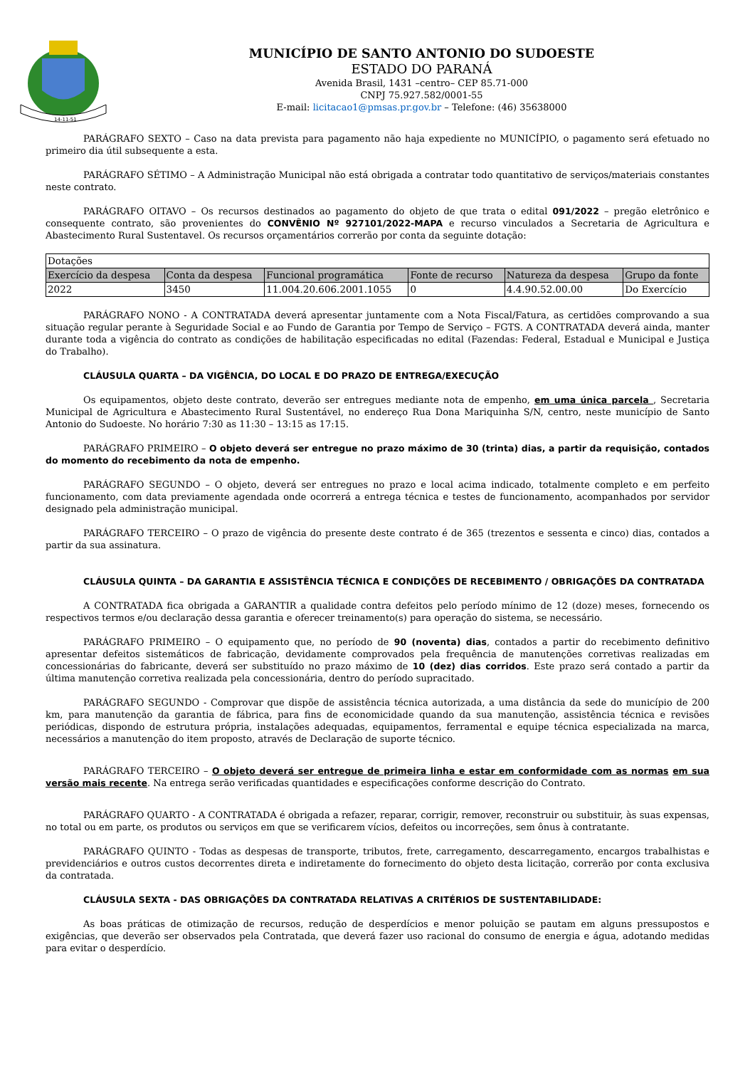14-11-51
MUNICÍPIO DE SANTO ANTONIO DO SUDOESTE
ESTADO DO PARANÁ
Avenida Brasil, 1431 –centro– CEP 85.71-000
CNPJ 75.927.582/0001-55
E-mail: licitacao1@pmsas.pr.gov.br – Telefone: (46) 35638000
PARÁGRAFO SEXTO – Caso na data prevista para pagamento não haja expediente no MUNICÍPIO, o pagamento será efetuado no primeiro dia útil subsequente a esta.
PARÁGRAFO SÉTIMO – A Administração Municipal não está obrigada a contratar todo quantitativo de serviços/materiais constantes neste contrato.
PARÁGRAFO OITAVO – Os recursos destinados ao pagamento do objeto de que trata o edital 091/2022 – pregão eletrônico e consequente contrato, são provenientes do CONVÊNIO Nº 927101/2022-MAPA e recurso vinculados a Secretaria de Agricultura e Abastecimento Rural Sustentavel. Os recursos orçamentários correrão por conta da seguinte dotação:
| Dotações | | | | | |
| Exercício da despesa | Conta da despesa | Funcional programática | Fonte de recurso | Natureza da despesa | Grupo da fonte |
| 2022 | 3450 | 11.004.20.606.2001.1055 | 0 | 4.4.90.52.00.00 | Do Exercício |
PARÁGRAFO NONO - A CONTRATADA deverá apresentar juntamente com a Nota Fiscal/Fatura, as certidões comprovando a sua situação regular perante à Seguridade Social e ao Fundo de Garantia por Tempo de Serviço – FGTS. A CONTRATADA deverá ainda, manter durante toda a vigência do contrato as condições de habilitação especificadas no edital (Fazendas: Federal, Estadual e Municipal e Justiça do Trabalho).
CLÁUSULA QUARTA – DA VIGÊNCIA, DO LOCAL E DO PRAZO DE ENTREGA/EXECUÇÃO
Os equipamentos, objeto deste contrato, deverão ser entregues mediante nota de empenho, em uma única parcela , Secretaria Municipal de Agricultura e Abastecimento Rural Sustentável, no endereço Rua Dona Mariquinha S/N, centro, neste município de Santo Antonio do Sudoeste. No horário 7:30 as 11:30 – 13:15 as 17:15.
PARÁGRAFO PRIMEIRO – O objeto deverá ser entregue no prazo máximo de 30 (trinta) dias, a partir da requisição, contados do momento do recebimento da nota de empenho.
PARÁGRAFO SEGUNDO – O objeto, deverá ser entregues no prazo e local acima indicado, totalmente completo e em perfeito funcionamento, com data previamente agendada onde ocorrerá a entrega técnica e testes de funcionamento, acompanhados por servidor designado pela administração municipal.
PARÁGRAFO TERCEIRO – O prazo de vigência do presente deste contrato é de 365 (trezentos e sessenta e cinco) dias, contados a partir da sua assinatura.
CLÁUSULA QUINTA – DA GARANTIA E ASSISTÊNCIA TÉCNICA E CONDIÇÕES DE RECEBIMENTO / OBRIGAÇÕES DA CONTRATADA
A CONTRATADA fica obrigada a GARANTIR a qualidade contra defeitos pelo período mínimo de 12 (doze) meses, fornecendo os respectivos termos e/ou declaração dessa garantia e oferecer treinamento(s) para operação do sistema, se necessário.
PARÁGRAFO PRIMEIRO – O equipamento que, no período de 90 (noventa) dias, contados a partir do recebimento definitivo apresentar defeitos sistemáticos de fabricação, devidamente comprovados pela frequência de manutenções corretivas realizadas em concessionárias do fabricante, deverá ser substituído no prazo máximo de 10 (dez) dias corridos. Este prazo será contado a partir da última manutenção corretiva realizada pela concessionária, dentro do período supracitado.
PARÁGRAFO SEGUNDO - Comprovar que dispõe de assistência técnica autorizada, a uma distância da sede do município de 200 km, para manutenção da garantia de fábrica, para fins de economicidade quando da sua manutenção, assistência técnica e revisões periódicas, dispondo de estrutura própria, instalações adequadas, equipamentos, ferramental e equipe técnica especializada na marca, necessários a manutenção do item proposto, através de Declaração de suporte técnico.
PARÁGRAFO TERCEIRO – O objeto deverá ser entregue de primeira linha e estar em conformidade com as normas em sua versão mais recente. Na entrega serão verificadas quantidades e especificações conforme descrição do Contrato.
PARÁGRAFO QUARTO - A CONTRATADA é obrigada a refazer, reparar, corrigir, remover, reconstruir ou substituir, às suas expensas, no total ou em parte, os produtos ou serviços em que se verificarem vícios, defeitos ou incorreções, sem ônus à contratante.
PARÁGRAFO QUINTO - Todas as despesas de transporte, tributos, frete, carregamento, descarregamento, encargos trabalhistas e previdenciários e outros custos decorrentes direta e indiretamente do fornecimento do objeto desta licitação, correrão por conta exclusiva da contratada.
CLÁUSULA SEXTA - DAS OBRIGAÇÕES DA CONTRATADA RELATIVAS A CRITÉRIOS DE SUSTENTABILIDADE:
As boas práticas de otimização de recursos, redução de desperdícios e menor poluição se pautam em alguns pressupostos e exigências, que deverão ser observados pela Contratada, que deverá fazer uso racional do consumo de energia e água, adotando medidas para evitar o desperdício.